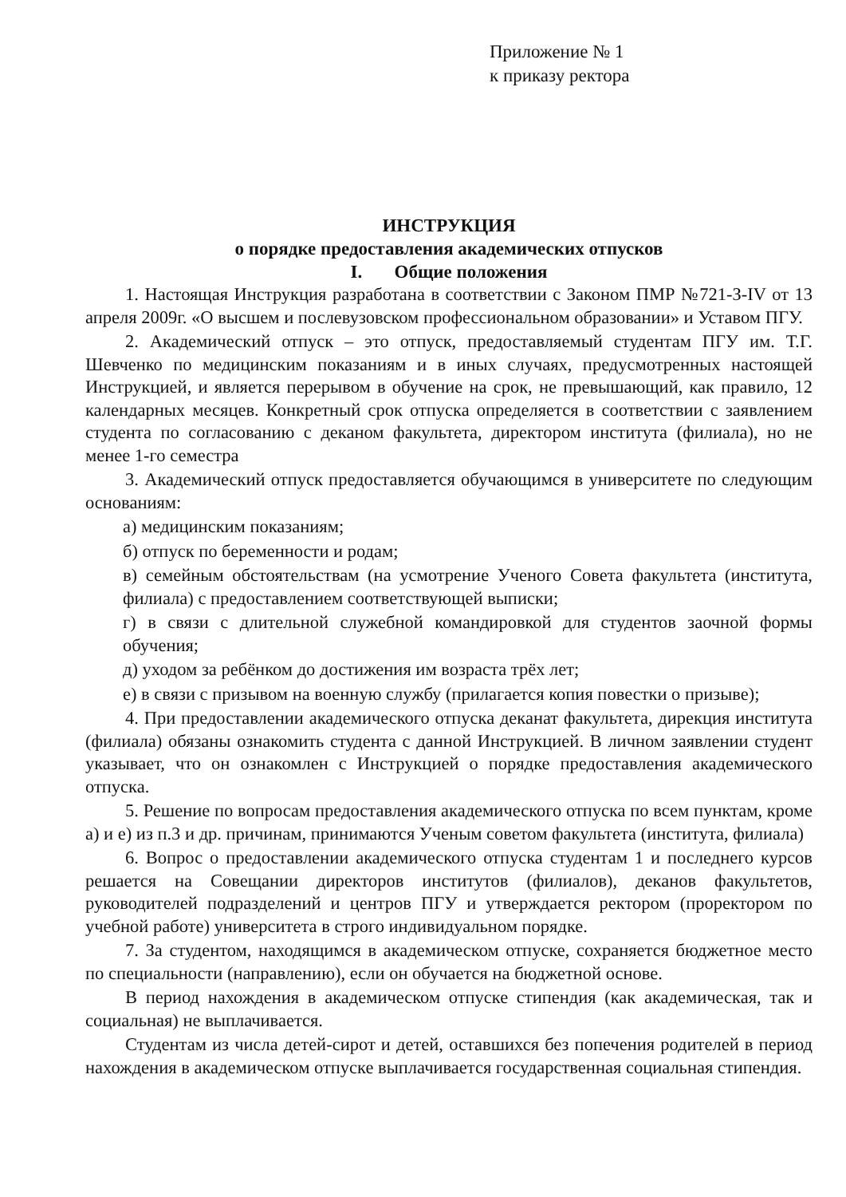Приложение № 1
к приказу ректора
ИНСТРУКЦИЯ
о порядке предоставления академических отпусков
I. Общие положения
1. Настоящая Инструкция разработана в соответствии с Законом ПМР №721-З-IV от 13 апреля 2009г. «О высшем и послевузовском профессиональном образовании» и Уставом ПГУ.
2. Академический отпуск – это отпуск, предоставляемый студентам ПГУ им. Т.Г. Шевченко по медицинским показаниям и в иных случаях, предусмотренных настоящей Инструкцией, и является перерывом в обучение на срок, не превышающий, как правило, 12 календарных месяцев. Конкретный срок отпуска определяется в соответствии с заявлением студента по согласованию с деканом факультета, директором института (филиала), но не менее 1-го семестра
3. Академический отпуск предоставляется обучающимся в университете по следующим основаниям:
а) медицинским показаниям;
б) отпуск по беременности и родам;
в) семейным обстоятельствам (на усмотрение Ученого Совета факультета (института, филиала) с предоставлением соответствующей выписки;
г) в связи с длительной служебной командировкой для студентов заочной формы обучения;
д) уходом за ребёнком до достижения им возраста трёх лет;
е) в связи с призывом на военную службу (прилагается копия повестки о призыве);
4. При предоставлении академического отпуска деканат факультета, дирекция института (филиала) обязаны ознакомить студента с данной Инструкцией. В личном заявлении студент указывает, что он ознакомлен с Инструкцией о порядке предоставления академического отпуска.
5. Решение по вопросам предоставления академического отпуска по всем пунктам, кроме а) и е) из п.3 и др. причинам, принимаются Ученым советом факультета (института, филиала)
6. Вопрос о предоставлении академического отпуска студентам 1 и последнего курсов решается на Совещании директоров институтов (филиалов), деканов факультетов, руководителей подразделений и центров ПГУ и утверждается ректором (проректором по учебной работе) университета в строго индивидуальном порядке.
7. За студентом, находящимся в академическом отпуске, сохраняется бюджетное место по специальности (направлению), если он обучается на бюджетной основе.
В период нахождения в академическом отпуске стипендия (как академическая, так и социальная) не выплачивается.
Студентам из числа детей-сирот и детей, оставшихся без попечения родителей в период нахождения в академическом отпуске выплачивается государственная социальная стипендия.